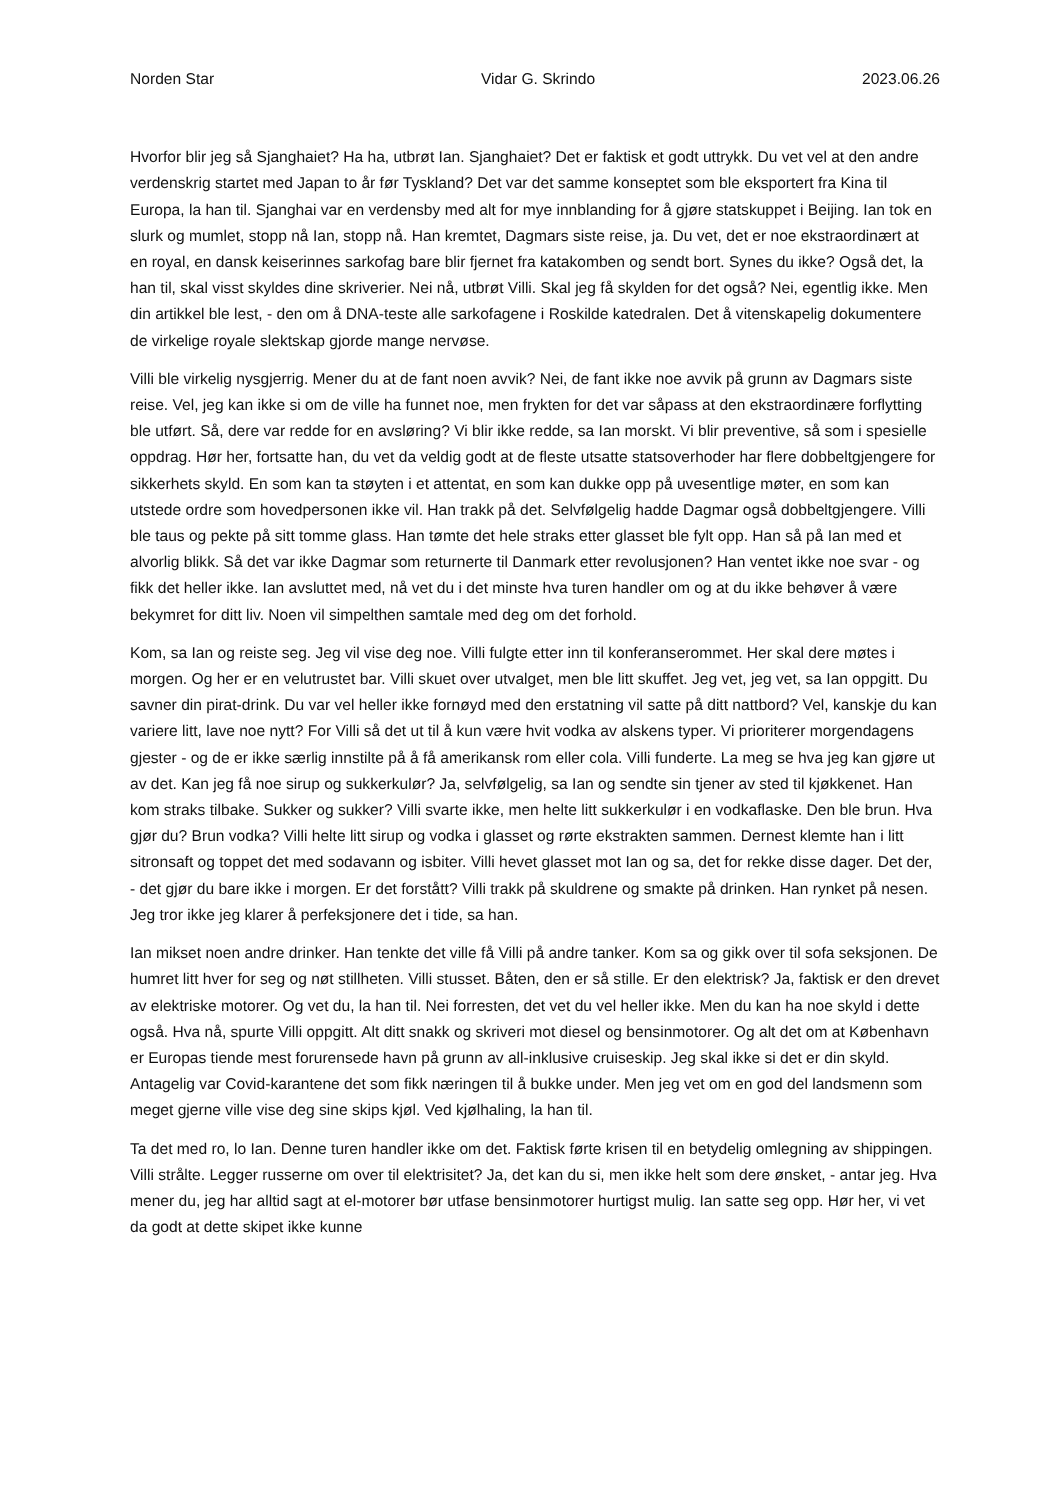Norden Star Vidar G. Skrindo 2023.06.26
Hvorfor blir jeg så Sjanghaiet? Ha ha, utbrøt Ian. Sjanghaiet? Det er faktisk et godt uttrykk. Du vet vel at den andre verdenskrig startet med Japan to år før Tyskland? Det var det samme konseptet som ble eksportert fra Kina til Europa, la han til. Sjanghai var en verdensby med alt for mye innblanding for å gjøre statskuppet i Beijing. Ian tok en slurk og mumlet, stopp nå Ian, stopp nå. Han kremtet, Dagmars siste reise, ja. Du vet, det er noe ekstraordinært at en royal, en dansk keiserinnes sarkofag bare blir fjernet fra katakomben og sendt bort. Synes du ikke? Også det, la han til, skal visst skyldes dine skriverier. Nei nå, utbrøt Villi. Skal jeg få skylden for det også? Nei, egentlig ikke. Men din artikkel ble lest, - den om å DNA-teste alle sarkofagene i Roskilde katedralen. Det å vitenskapelig dokumentere de virkelige royale slektskap gjorde mange nervøse.
Villi ble virkelig nysgjerrig. Mener du at de fant noen avvik? Nei, de fant ikke noe avvik på grunn av Dagmars siste reise. Vel, jeg kan ikke si om de ville ha funnet noe, men frykten for det var såpass at den ekstraordinære forflytting ble utført. Så, dere var redde for en avsløring? Vi blir ikke redde, sa Ian morskt. Vi blir preventive, så som i spesielle oppdrag. Hør her, fortsatte han, du vet da veldig godt at de fleste utsatte statsoverhoder har flere dobbeltgjengere for sikkerhets skyld. En som kan ta støyten i et attentat, en som kan dukke opp på uvesentlige møter, en som kan utstede ordre som hovedpersonen ikke vil. Han trakk på det. Selvfølgelig hadde Dagmar også dobbeltgjengere. Villi ble taus og pekte på sitt tomme glass. Han tømte det hele straks etter glasset ble fylt opp. Han så på Ian med et alvorlig blikk. Så det var ikke Dagmar som returnerte til Danmark etter revolusjonen? Han ventet ikke noe svar - og fikk det heller ikke. Ian avsluttet med, nå vet du i det minste hva turen handler om og at du ikke behøver å være bekymret for ditt liv. Noen vil simpelthen samtale med deg om det forhold.
Kom, sa Ian og reiste seg. Jeg vil vise deg noe. Villi fulgte etter inn til konferanserommet. Her skal dere møtes i morgen. Og her er en velutrustet bar. Villi skuet over utvalget, men ble litt skuffet. Jeg vet, jeg vet, sa Ian oppgitt. Du savner din pirat-drink. Du var vel heller ikke fornøyd med den erstatning vil satte på ditt nattbord? Vel, kanskje du kan variere litt, lave noe nytt? For Villi så det ut til å kun være hvit vodka av alskens typer. Vi prioriterer morgendagens gjester - og de er ikke særlig innstilte på å få amerikansk rom eller cola. Villi funderte. La meg se hva jeg kan gjøre ut av det. Kan jeg få noe sirup og sukkerkulør? Ja, selvfølgelig, sa Ian og sendte sin tjener av sted til kjøkkenet. Han kom straks tilbake. Sukker og sukker? Villi svarte ikke, men helte litt sukkerkulør i en vodkaflaske. Den ble brun. Hva gjør du? Brun vodka? Villi helte litt sirup og vodka i glasset og rørte ekstrakten sammen. Dernest klemte han i litt sitronsaft og toppet det med sodavann og isbiter. Villi hevet glasset mot Ian og sa, det for rekke disse dager. Det der, - det gjør du bare ikke i morgen. Er det forstått? Villi trakk på skuldrene og smakte på drinken. Han rynket på nesen. Jeg tror ikke jeg klarer å perfeksjonere det i tide, sa han.
Ian mikset noen andre drinker. Han tenkte det ville få Villi på andre tanker. Kom sa og gikk over til sofa seksjonen. De humret litt hver for seg og nøt stillheten. Villi stusset. Båten, den er så stille. Er den elektrisk? Ja, faktisk er den drevet av elektriske motorer. Og vet du, la han til. Nei forresten, det vet du vel heller ikke. Men du kan ha noe skyld i dette også. Hva nå, spurte Villi oppgitt. Alt ditt snakk og skriveri mot diesel og bensinmotorer. Og alt det om at København er Europas tiende mest forurensede havn på grunn av all-inklusive cruiseskip. Jeg skal ikke si det er din skyld. Antagelig var Covid-karantene det som fikk næringen til å bukke under. Men jeg vet om en god del landsmenn som meget gjerne ville vise deg sine skips kjøl. Ved kjølhaling, la han til.
Ta det med ro, lo Ian. Denne turen handler ikke om det. Faktisk førte krisen til en betydelig omlegning av shippingen. Villi strålte. Legger russerne om over til elektrisitet? Ja, det kan du si, men ikke helt som dere ønsket, - antar jeg. Hva mener du, jeg har alltid sagt at el-motorer bør utfase bensinmotorer hurtigst mulig. Ian satte seg opp. Hør her, vi vet da godt at dette skipet ikke kunne